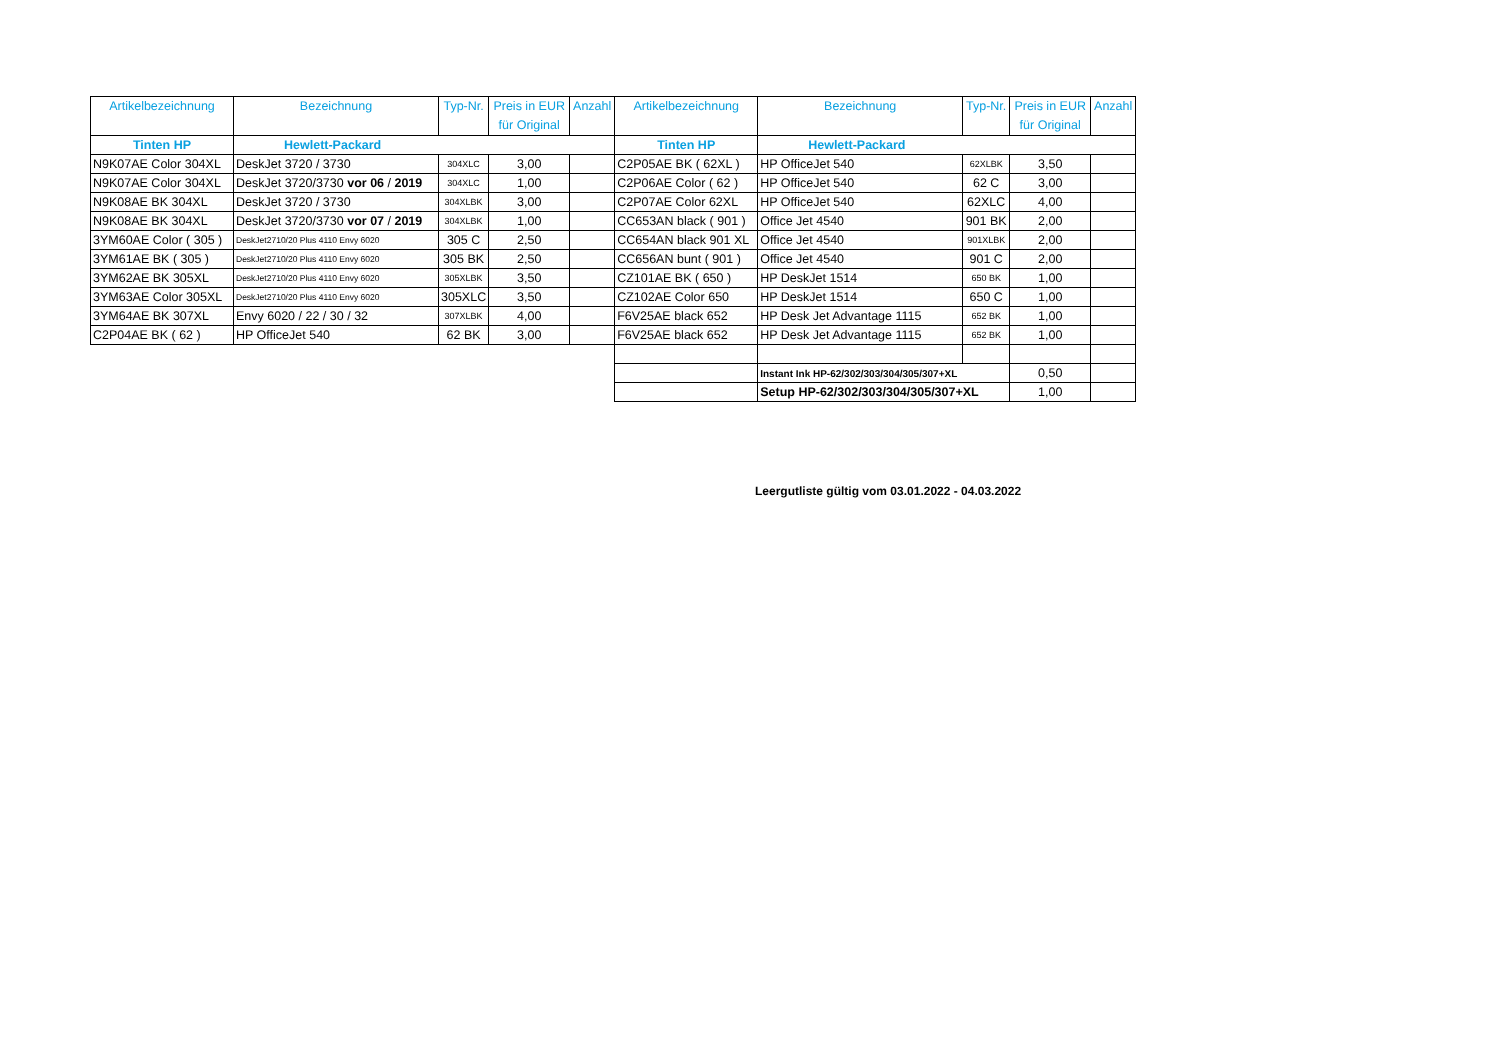| Artikelbezeichnung | Bezeichnung | Typ-Nr. | Preis in EUR für Original | Anzahl |
| --- | --- | --- | --- | --- |
| Tinten HP | Hewlett-Packard | | | |
| N9K07AE Color 304XL | DeskJet 3720 / 3730 | 304XLC | 3,00 | |
| N9K07AE Color 304XL | DeskJet 3720/3730 vor 06 / 2019 | 304XLC | 1,00 | |
| N9K08AE BK 304XL | DeskJet 3720 / 3730 | 304XLBK | 3,00 | |
| N9K08AE BK 304XL | DeskJet 3720/3730 vor 07 / 2019 | 304XLBK | 1,00 | |
| 3YM60AE Color ( 305 ) | DeskJet2710/20 Plus 4110 Envy 6020 | 305 C | 2,50 | |
| 3YM61AE BK ( 305 ) | DeskJet2710/20 Plus 4110 Envy 6020 | 305 BK | 2,50 | |
| 3YM62AE BK 305XL | DeskJet2710/20 Plus 4110 Envy 6020 | 305XLBK | 3,50 | |
| 3YM63AE Color 305XL | DeskJet2710/20 Plus 4110 Envy 6020 | 305XLC | 3,50 | |
| 3YM64AE BK 307XL | Envy 6020 / 22 / 30 / 32 | 307XLBK | 4,00 | |
| C2P04AE BK ( 62 ) | HP OfficeJet 540 | 62 BK | 3,00 | |
| Artikelbezeichnung | Bezeichnung | Typ-Nr. | Preis in EUR für Original | Anzahl |
| --- | --- | --- | --- | --- |
| Tinten HP | Hewlett-Packard | | | |
| C2P05AE BK ( 62XL ) | HP OfficeJet 540 | 62XLBK | 3,50 | |
| C2P06AE Color ( 62 ) | HP OfficeJet 540 | 62 C | 3,00 | |
| C2P07AE Color 62XL | HP OfficeJet 540 | 62XLC | 4,00 | |
| CC653AN black ( 901 ) | Office Jet 4540 | 901 BK | 2,00 | |
| CC654AN black 901 XL | Office Jet 4540 | 901XLBK | 2,00 | |
| CC656AN bunt ( 901 ) | Office Jet 4540 | 901 C | 2,00 | |
| CZ101AE BK ( 650 ) | HP DeskJet 1514 | 650 BK | 1,00 | |
| CZ102AE Color 650 | HP DeskJet 1514 | 650 C | 1,00 | |
| F6V25AE black 652 | HP Desk Jet Advantage 1115 | 652 BK | 1,00 | |
| F6V25AE black 652 | HP Desk Jet Advantage 1115 | 652 BK | 1,00 | |
| | Instant Ink HP-62/302/303/304/305/307+XL | | 0,50 | |
| | Setup HP-62/302/303/304/305/307+XL | | 1,00 | |
Leergutliste gültig vom 03.01.2022 - 04.03.2022